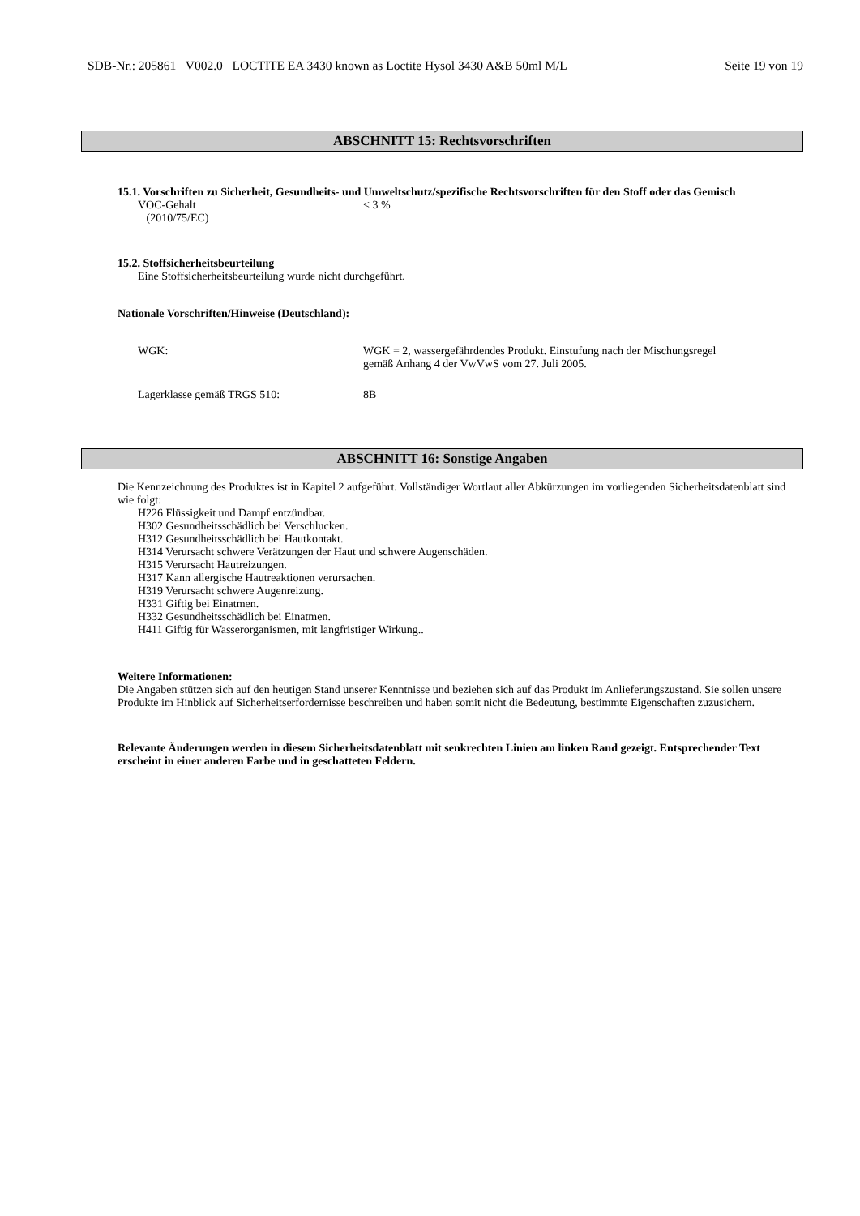SDB-Nr.: 205861 V002.0 LOCTITE EA 3430 known as Loctite Hysol 3430 A&B 50ml M/L Seite 19 von 19
ABSCHNITT 15: Rechtsvorschriften
15.1. Vorschriften zu Sicherheit, Gesundheits- und Umweltschutz/spezifische Rechtsvorschriften für den Stoff oder das Gemisch
VOC-Gehalt
(2010/75/EC)
< 3 %
15.2. Stoffsicherheitsbeurteilung
Eine Stoffsicherheitsbeurteilung wurde nicht durchgeführt.
Nationale Vorschriften/Hinweise (Deutschland):
WGK: WGK = 2, wassergefährdendes Produkt. Einstufung nach der Mischungsregel
gemäß Anhang 4 der VwVwS vom 27. Juli 2005.
Lagerklasse gemäß TRGS 510: 8B
ABSCHNITT 16: Sonstige Angaben
Die Kennzeichnung des Produktes ist in Kapitel 2 aufgeführt. Vollständiger Wortlaut aller Abkürzungen im vorliegenden Sicherheitsdatenblatt sind wie folgt:
H226 Flüssigkeit und Dampf entzündbar.
H302 Gesundheitsschädlich bei Verschlucken.
H312 Gesundheitsschädlich bei Hautkontakt.
H314 Verursacht schwere Verätzungen der Haut und schwere Augenschäden.
H315 Verursacht Hautreizungen.
H317 Kann allergische Hautreaktionen verursachen.
H319 Verursacht schwere Augenreizung.
H331 Giftig bei Einatmen.
H332 Gesundheitsschädlich bei Einatmen.
H411 Giftig für Wasserorganismen, mit langfristiger Wirkung..
Weitere Informationen:
Die Angaben stützen sich auf den heutigen Stand unserer Kenntnisse und beziehen sich auf das Produkt im Anlieferungszustand. Sie sollen unsere Produkte im Hinblick auf Sicherheitserfordernisse beschreiben und haben somit nicht die Bedeutung, bestimmte Eigenschaften zuzusichern.
Relevante Änderungen werden in diesem Sicherheitsdatenblatt mit senkrechten Linien am linken Rand gezeigt. Entsprechender Text erscheint in einer anderen Farbe und in geschatteten Feldern.